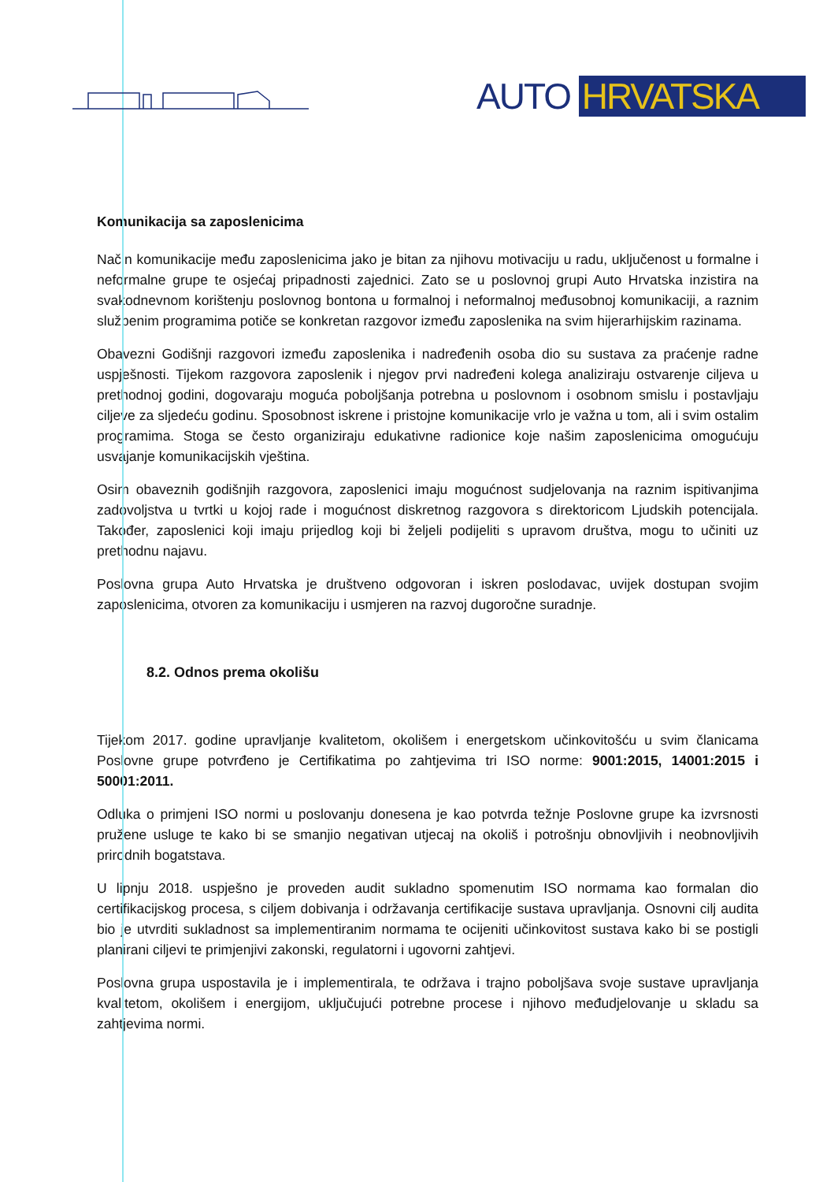AUTO HRVATSKA
Komunikacija sa zaposlenicima
Način komunikacije među zaposlenicima jako je bitan za njihovu motivaciju u radu, uključenost u formalne i neformalne grupe te osjećaj pripadnosti zajednici. Zato se u poslovnoj grupi Auto Hrvatska inzistira na svakodnevnom korištenju poslovnog bontona u formalnoj i neformalnoj međusobnoj komunikaciji, a raznim službenim programima potiče se konkretan razgovor između zaposlenika na svim hijerarhijskim razinama.
Obavezni Godišnji razgovori između zaposlenika i nadređenih osoba dio su sustava za praćenje radne uspješnosti. Tijekom razgovora zaposlenik i njegov prvi nadređeni kolega analiziraju ostvarenje ciljeva u prethodnoj godini, dogovaraju moguća poboljšanja potrebna u poslovnom i osobnom smislu i postavljaju ciljeve za sljedeću godinu. Sposobnost iskrene i pristojne komunikacije vrlo je važna u tom, ali i svim ostalim programima. Stoga se često organiziraju edukativne radionice koje našim zaposlenicima omogućuju usvajanje komunikacijskih vještina.
Osim obaveznih godišnjih razgovora, zaposlenici imaju mogućnost sudjelovanja na raznim ispitivanjima zadovoljstva u tvrtki u kojoj rade i mogućnost diskretnog razgovora s direktoricom Ljudskih potencijala. Također, zaposlenici koji imaju prijedlog koji bi željeli podijeliti s upravom društva, mogu to učiniti uz prethodnu najavu.
Poslovna grupa Auto Hrvatska je društveno odgovoran i iskren poslodavac, uvijek dostupan svojim zaposlenicima, otvoren za komunikaciju i usmjeren na razvoj dugoročne suradnje.
8.2. Odnos prema okolišu
Tijekom 2017. godine upravljanje kvalitetom, okolišem i energetskom učinkovitošću u svim članicama Poslovne grupe potvrđeno je Certifikatima po zahtjevima tri ISO norme: 9001:2015, 14001:2015 i 50001:2011.
Odluka o primjeni ISO normi u poslovanju donesena je kao potvrda težnje Poslovne grupe ka izvrsnosti pružene usluge te kako bi se smanjio negativan utjecaj na okoliš i potrošnju obnovljivih i neobnovljivih prirodnih bogatstava.
U lipnju 2018. uspješno je proveden audit sukladno spomenutim ISO normama kao formalan dio certifikacijskog procesa, s ciljem dobivanja i održavanja certifikacije sustava upravljanja. Osnovni cilj audita bio je utvrditi sukladnost sa implementiranim normama te ocijeniti učinkovitost sustava kako bi se postigli planirani ciljevi te primjenjivi zakonski, regulatorni i ugovorni zahtjevi.
Poslovna grupa uspostavila je i implementirala, te održava i trajno poboljšava svoje sustave upravljanja kvalitetom, okolišem i energijom, uključujući potrebne procese i njihovo međudjelovanje u skladu sa zahtjevima normi.